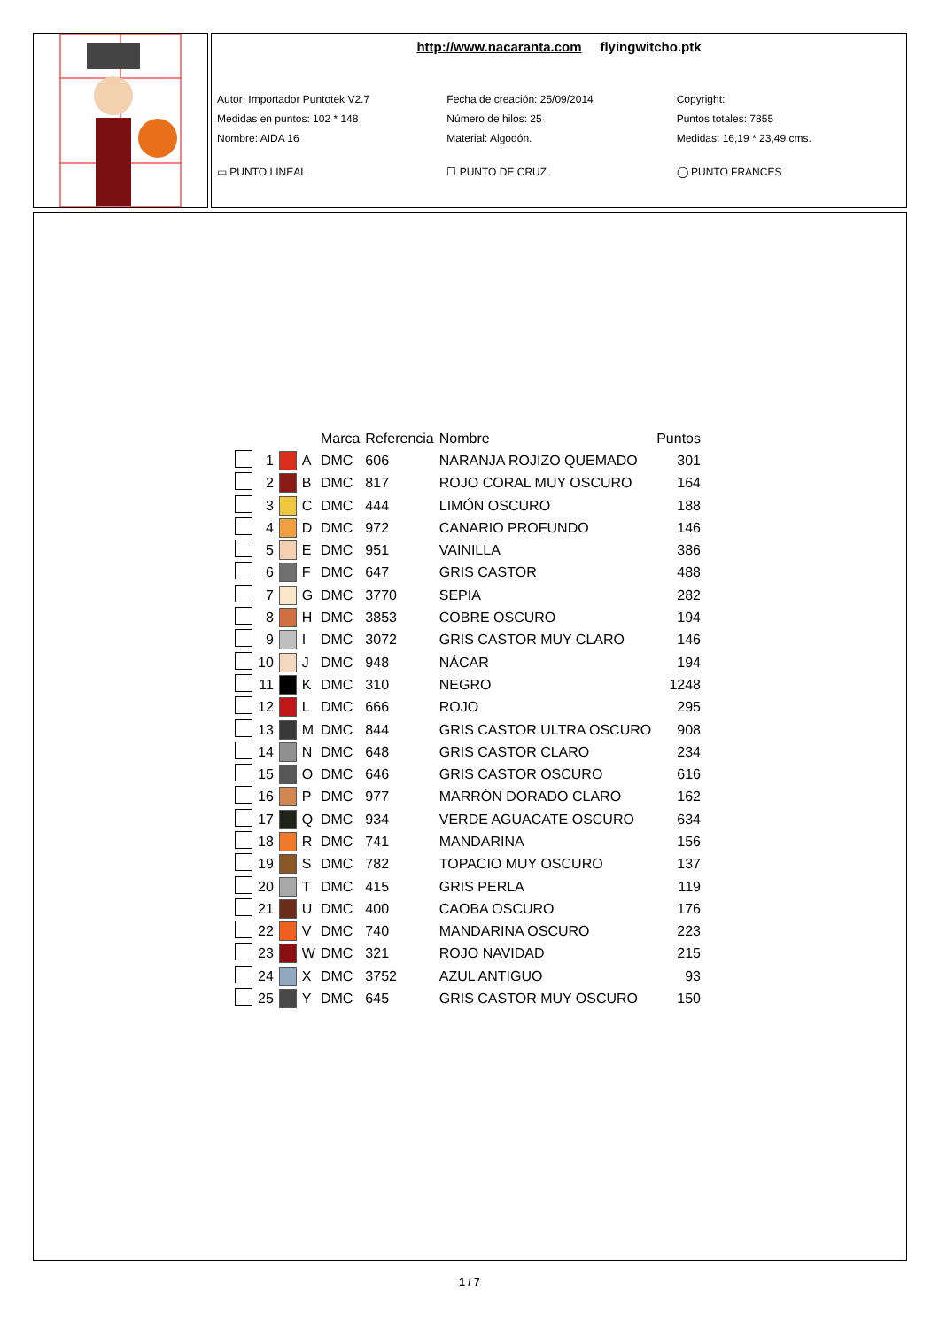http://www.nacaranta.com flyingwitcho.ptk
Autor: Importador Puntotek V2.7 Fecha de creación: 25/09/2014 Copyright:
Medidas en puntos: 102 * 148 Número de hilos: 25 Puntos totales: 7855
Nombre: AIDA 16 Material: Algodón. Medidas: 16,19 * 23,49 cms.
▭ PUNTO LINEAL ☐ PUNTO DE CRUZ ◯ PUNTO FRANCES
| | | | | Marca | Referencia | Nombre | Puntos |
| --- | --- | --- | --- | --- | --- | --- | --- |
| | 1 | | A | DMC | 606 | NARANJA ROJIZO QUEMADO | 301 |
| | 2 | | B | DMC | 817 | ROJO CORAL MUY OSCURO | 164 |
| | 3 | | C | DMC | 444 | LIMÓN OSCURO | 188 |
| | 4 | | D | DMC | 972 | CANARIO PROFUNDO | 146 |
| | 5 | | E | DMC | 951 | VAINILLA | 386 |
| | 6 | | F | DMC | 647 | GRIS CASTOR | 488 |
| | 7 | | G | DMC | 3770 | SEPIA | 282 |
| | 8 | | H | DMC | 3853 | COBRE OSCURO | 194 |
| | 9 | | I | DMC | 3072 | GRIS CASTOR MUY CLARO | 146 |
| | 10 | | J | DMC | 948 | NÁCAR | 194 |
| | 11 | | K | DMC | 310 | NEGRO | 1248 |
| | 12 | | L | DMC | 666 | ROJO | 295 |
| | 13 | | M | DMC | 844 | GRIS CASTOR ULTRA OSCURO | 908 |
| | 14 | | N | DMC | 648 | GRIS CASTOR CLARO | 234 |
| | 15 | | O | DMC | 646 | GRIS CASTOR OSCURO | 616 |
| | 16 | | P | DMC | 977 | MARRÓN DORADO CLARO | 162 |
| | 17 | | Q | DMC | 934 | VERDE AGUACATE OSCURO | 634 |
| | 18 | | R | DMC | 741 | MANDARINA | 156 |
| | 19 | | S | DMC | 782 | TOPACIO MUY OSCURO | 137 |
| | 20 | | T | DMC | 415 | GRIS PERLA | 119 |
| | 21 | | U | DMC | 400 | CAOBA OSCURO | 176 |
| | 22 | | V | DMC | 740 | MANDARINA OSCURO | 223 |
| | 23 | | W | DMC | 321 | ROJO NAVIDAD | 215 |
| | 24 | | X | DMC | 3752 | AZUL ANTIGUO | 93 |
| | 25 | | Y | DMC | 645 | GRIS CASTOR MUY OSCURO | 150 |
1 / 7